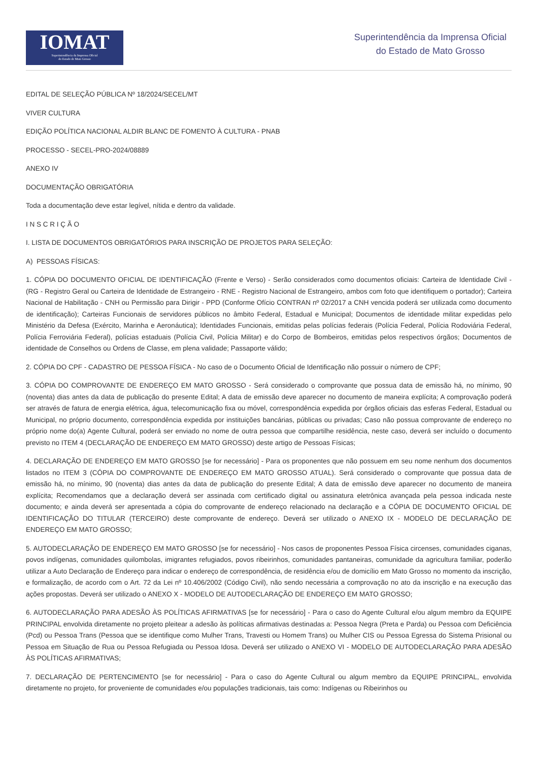IOMAT
Superintendência da Imprensa Oficial
do Estado de Mato Grosso
Superintendência da Imprensa Oficial
do Estado de Mato Grosso
EDITAL DE SELEÇÃO PÚBLICA Nº 18/2024/SECEL/MT
VIVER CULTURA
EDIÇÃO POLÍTICA NACIONAL ALDIR BLANC DE FOMENTO À CULTURA - PNAB
PROCESSO - SECEL-PRO-2024/08889
ANEXO IV
DOCUMENTAÇÃO OBRIGATÓRIA
Toda a documentação deve estar legível, nítida e dentro da validade.
I N S C R I Ç Ã O
I. LISTA DE DOCUMENTOS OBRIGATÓRIOS PARA INSCRIÇÃO DE PROJETOS PARA SELEÇÃO:
A) PESSOAS FÍSICAS:
1. CÓPIA DO DOCUMENTO OFICIAL DE IDENTIFICAÇÃO (Frente e Verso) - Serão considerados como documentos oficiais: Carteira de Identidade Civil - (RG - Registro Geral ou Carteira de Identidade de Estrangeiro - RNE - Registro Nacional de Estrangeiro, ambos com foto que identifiquem o portador); Carteira Nacional de Habilitação - CNH ou Permissão para Dirigir - PPD (Conforme Ofício CONTRAN nº 02/2017 a CNH vencida poderá ser utilizada como documento de identificação); Carteiras Funcionais de servidores públicos no âmbito Federal, Estadual e Municipal; Documentos de identidade militar expedidas pelo Ministério da Defesa (Exército, Marinha e Aeronáutica); Identidades Funcionais, emitidas pelas polícias federais (Polícia Federal, Polícia Rodoviária Federal, Polícia Ferroviária Federal), polícias estaduais (Polícia Civil, Polícia Militar) e do Corpo de Bombeiros, emitidas pelos respectivos órgãos; Documentos de identidade de Conselhos ou Ordens de Classe, em plena validade; Passaporte válido;
2. CÓPIA DO CPF - CADASTRO DE PESSOA FÍSICA - No caso de o Documento Oficial de Identificação não possuir o número de CPF;
3. CÓPIA DO COMPROVANTE DE ENDEREÇO EM MATO GROSSO - Será considerado o comprovante que possua data de emissão há, no mínimo, 90 (noventa) dias antes da data de publicação do presente Edital; A data de emissão deve aparecer no documento de maneira explícita; A comprovação poderá ser através de fatura de energia elétrica, água, telecomunicação fixa ou móvel, correspondência expedida por órgãos oficiais das esferas Federal, Estadual ou Municipal, no próprio documento, correspondência expedida por instituições bancárias, públicas ou privadas; Caso não possua comprovante de endereço no próprio nome do(a) Agente Cultural, poderá ser enviado no nome de outra pessoa que compartilhe residência, neste caso, deverá ser incluído o documento previsto no ITEM 4 (DECLARAÇÃO DE ENDEREÇO EM MATO GROSSO) deste artigo de Pessoas Físicas;
4. DECLARAÇÃO DE ENDEREÇO EM MATO GROSSO [se for necessário] - Para os proponentes que não possuem em seu nome nenhum dos documentos listados no ITEM 3 (CÓPIA DO COMPROVANTE DE ENDEREÇO EM MATO GROSSO ATUAL). Será considerado o comprovante que possua data de emissão há, no mínimo, 90 (noventa) dias antes da data de publicação do presente Edital; A data de emissão deve aparecer no documento de maneira explícita; Recomendamos que a declaração deverá ser assinada com certificado digital ou assinatura eletrônica avançada pela pessoa indicada neste documento; e ainda deverá ser apresentada a cópia do comprovante de endereço relacionado na declaração e a CÓPIA DE DOCUMENTO OFICIAL DE IDENTIFICAÇÃO DO TITULAR (TERCEIRO) deste comprovante de endereço. Deverá ser utilizado o ANEXO IX - MODELO DE DECLARAÇÃO DE ENDEREÇO EM MATO GROSSO;
5. AUTODECLARAÇÃO DE ENDEREÇO EM MATO GROSSO [se for necessário] - Nos casos de proponentes Pessoa Física circenses, comunidades ciganas, povos indígenas, comunidades quilombolas, imigrantes refugiados, povos ribeirinhos, comunidades pantaneiras, comunidade da agricultura familiar, poderão utilizar a Auto Declaração de Endereço para indicar o endereço de correspondência, de residência e/ou de domicílio em Mato Grosso no momento da inscrição, e formalização, de acordo com o Art. 72 da Lei nº 10.406/2002 (Código Civil), não sendo necessária a comprovação no ato da inscrição e na execução das ações propostas. Deverá ser utilizado o ANEXO X - MODELO DE AUTODECLARAÇÃO DE ENDEREÇO EM MATO GROSSO;
6. AUTODECLARAÇÃO PARA ADESÃO ÀS POLÍTICAS AFIRMATIVAS [se for necessário] - Para o caso do Agente Cultural e/ou algum membro da EQUIPE PRINCIPAL envolvida diretamente no projeto pleitear a adesão às políticas afirmativas destinadas a: Pessoa Negra (Preta e Parda) ou Pessoa com Deficiência (Pcd) ou Pessoa Trans (Pessoa que se identifique como Mulher Trans, Travesti ou Homem Trans) ou Mulher CIS ou Pessoa Egressa do Sistema Prisional ou Pessoa em Situação de Rua ou Pessoa Refugiada ou Pessoa Idosa. Deverá ser utilizado o ANEXO VI - MODELO DE AUTODECLARAÇÃO PARA ADESÃO ÀS POLÍTICAS AFIRMATIVAS;
7. DECLARAÇÃO DE PERTENCIMENTO [se for necessário] - Para o caso do Agente Cultural ou algum membro da EQUIPE PRINCIPAL, envolvida diretamente no projeto, for proveniente de comunidades e/ou populações tradicionais, tais como: Indígenas ou Ribeirinhos ou